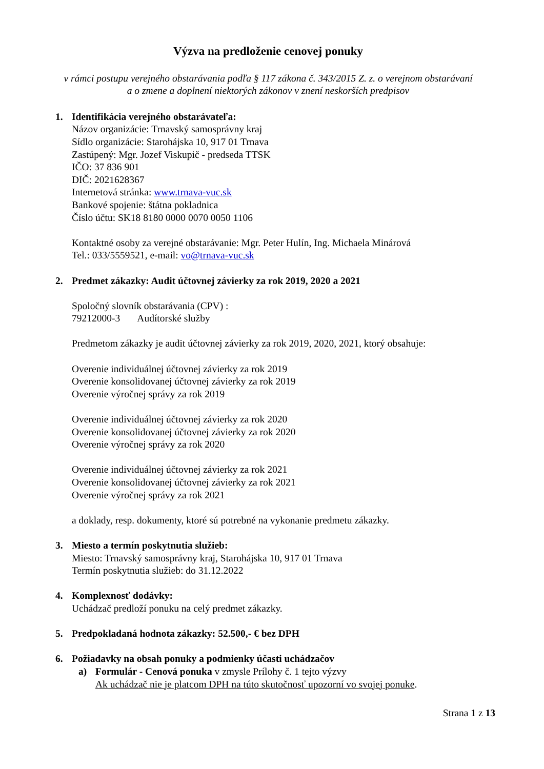Výzva na predloženie cenovej ponuky
v rámci postupu verejného obstarávania podľa § 117 zákona č. 343/2015 Z. z. o verejnom obstarávaní
a o zmene a doplnení niektorých zákonov v znení neskorších predpisov
1. Identifikácia verejného obstarávateľa:
Názov organizácie: Trnavský samosprávny kraj
Sídlo organizácie: Starohájska 10, 917 01 Trnava
Zastúpený: Mgr. Jozef Viskupič - predseda TTSK
IČO: 37 836 901
DIČ: 2021628367
Internetová stránka: www.trnava-vuc.sk
Bankové spojenie: štátna pokladnica
Číslo účtu: SK18 8180 0000 0070 0050 1106
Kontaktné osoby za verejné obstarávanie: Mgr. Peter Hulín, Ing. Michaela Minárová
Tel.: 033/5559521, e-mail: vo@trnava-vuc.sk
2. Predmet zákazky: Audit účtovnej závierky za rok 2019, 2020 a 2021
Spoločný slovník obstarávania (CPV) :
79212000-3 Audítorské služby
Predmetom zákazky je audit účtovnej závierky za rok 2019, 2020, 2021, ktorý obsahuje:
Overenie individuálnej účtovnej závierky za rok 2019
Overenie konsolidovanej účtovnej závierky za rok 2019
Overenie výročnej správy za rok 2019
Overenie individuálnej účtovnej závierky za rok 2020
Overenie konsolidovanej účtovnej závierky za rok 2020
Overenie výročnej správy za rok 2020
Overenie individuálnej účtovnej závierky za rok 2021
Overenie konsolidovanej účtovnej závierky za rok 2021
Overenie výročnej správy za rok 2021
a doklady, resp. dokumenty, ktoré sú potrebné na vykonanie predmetu zákazky.
3. Miesto a termín poskytnutia služieb:
Miesto: Trnavský samosprávny kraj, Starohájska 10, 917 01 Trnava
Termín poskytnutia služieb: do 31.12.2022
4. Komplexnosť dodávky:
Uchádzač predloží ponuku na celý predmet zákazky.
5. Predpokladaná hodnota zákazky: 52.500,- € bez DPH
6. Požiadavky na obsah ponuky a podmienky účasti uchádzačov
a) Formulár - Cenová ponuka v zmysle Prílohy č. 1 tejto výzvy
Ak uchádzač nie je platcom DPH na túto skutočnosť upozorní vo svojej ponuke.
Strana 1 z 13